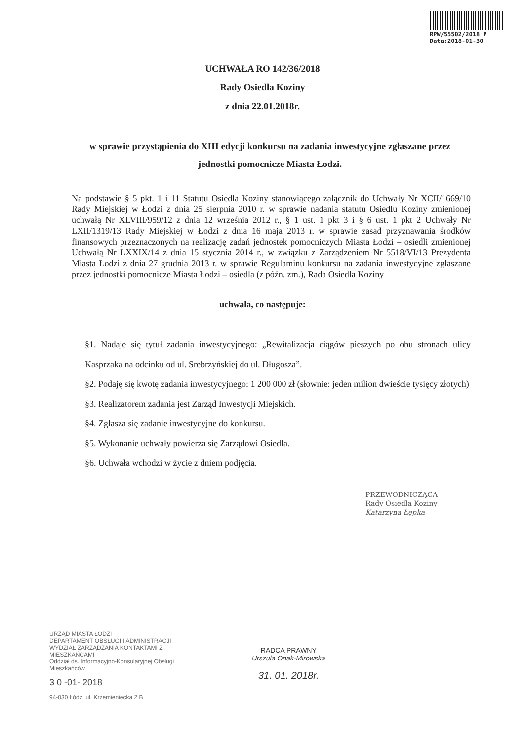RPW/55502/2018 P
Data:2018-01-30
UCHWAŁA RO 142/36/2018
Rady Osiedla Koziny
z dnia 22.01.2018r.
w sprawie przystąpienia do XIII edycji konkursu na zadania inwestycyjne zgłaszane przez jednostki pomocnicze Miasta Łodzi.
Na podstawie § 5 pkt. 1 i 11 Statutu Osiedla Koziny stanowiącego załącznik do Uchwały Nr XCII/1669/10 Rady Miejskiej w Łodzi z dnia 25 sierpnia 2010 r. w sprawie nadania statutu Osiedlu Koziny zmienionej uchwałą Nr XLVIII/959/12 z dnia 12 września 2012 r., § 1 ust. 1 pkt 3 i § 6 ust. 1 pkt 2 Uchwały Nr LXII/1319/13 Rady Miejskiej w Łodzi z dnia 16 maja 2013 r. w sprawie zasad przyznawania środków finansowych przeznaczonych na realizację zadań jednostek pomocniczych Miasta Łodzi – osiedli zmienionej Uchwałą Nr LXXIX/14 z dnia 15 stycznia 2014 r., w związku z Zarządzeniem Nr 5518/VI/13 Prezydenta Miasta Łodzi z dnia 27 grudnia 2013 r. w sprawie Regulaminu konkursu na zadania inwestycyjne zgłaszane przez jednostki pomocnicze Miasta Łodzi – osiedla (z późn. zm.), Rada Osiedla Koziny
uchwala, co następuje:
§1. Nadaje się tytuł zadania inwestycyjnego: „Rewitalizacja ciągów pieszych po obu stronach ulicy Kasprzaka na odcinku od ul. Srebrzyńskiej do ul. Długosza”.
§2. Podaję się kwotę zadania inwestycyjnego: 1 200 000 zł (słownie: jeden milion dwieście tysięcy złotych)
§3. Realizatorem zadania jest Zarząd Inwestycji Miejskich.
§4. Zgłasza się zadanie inwestycyjne do konkursu.
§5. Wykonanie uchwały powierza się Zarządowi Osiedla.
§6. Uchwała wchodzi w życie z dniem podjęcia.
PRZEWODNICZĄCA
Rady Osiedla Koziny
Katarzyna Łępka
URZĄD MIASTA ŁODZI
DEPARTAMENT OBSŁUGI I ADMINISTRACJI
WYDZIAŁ ZARZĄDZANIA KONTAKTAMI Z MIESZKAŃCAMI
Oddział ds. Informacyjno-Konsularyjnej Obsługi Mieszkańców
3 0 -01- 2018
94-030 Łódź, ul. Krzemieniecka 2 B
RADCA PRAWNY
Urszula Onak-Mirowska
31. 01. 2018r.